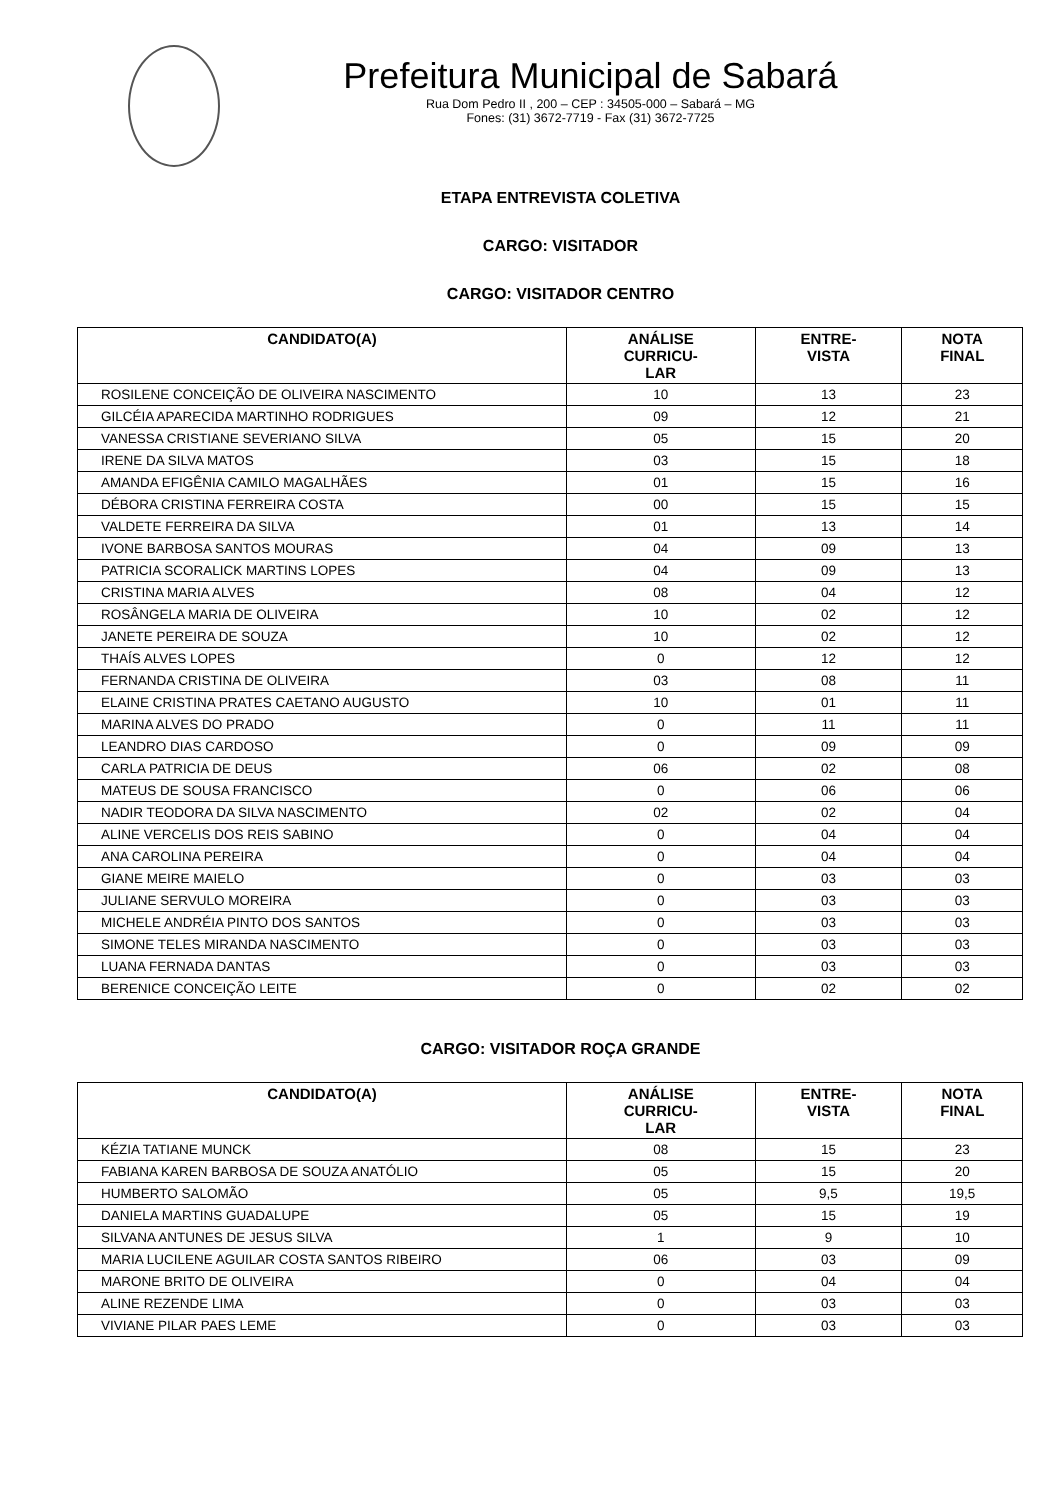Prefeitura Municipal de Sabará
Rua Dom Pedro II , 200 – CEP : 34505-000 – Sabará – MG
Fones: (31) 3672-7719 - Fax (31) 3672-7725
ETAPA ENTREVISTA COLETIVA
CARGO: VISITADOR
CARGO: VISITADOR CENTRO
| CANDIDATO(A) | ANÁLISE CURRICU- LAR | ENTRE- VISTA | NOTA FINAL |
| --- | --- | --- | --- |
| ROSILENE CONCEIÇÃO DE OLIVEIRA NASCIMENTO | 10 | 13 | 23 |
| GILCÉIA APARECIDA MARTINHO RODRIGUES | 09 | 12 | 21 |
| VANESSA CRISTIANE SEVERIANO SILVA | 05 | 15 | 20 |
| IRENE DA SILVA MATOS | 03 | 15 | 18 |
| AMANDA EFIGÊNIA CAMILO MAGALHÃES | 01 | 15 | 16 |
| DÉBORA CRISTINA FERREIRA COSTA | 00 | 15 | 15 |
| VALDETE FERREIRA DA SILVA | 01 | 13 | 14 |
| IVONE BARBOSA SANTOS MOURAS | 04 | 09 | 13 |
| PATRICIA SCORALICK MARTINS LOPES | 04 | 09 | 13 |
| CRISTINA MARIA ALVES | 08 | 04 | 12 |
| ROSÂNGELA MARIA DE OLIVEIRA | 10 | 02 | 12 |
| JANETE PEREIRA DE SOUZA | 10 | 02 | 12 |
| THAÍS ALVES LOPES | 0 | 12 | 12 |
| FERNANDA CRISTINA DE OLIVEIRA | 03 | 08 | 11 |
| ELAINE CRISTINA PRATES CAETANO AUGUSTO | 10 | 01 | 11 |
| MARINA ALVES DO PRADO | 0 | 11 | 11 |
| LEANDRO DIAS CARDOSO | 0 | 09 | 09 |
| CARLA PATRICIA DE DEUS | 06 | 02 | 08 |
| MATEUS DE SOUSA FRANCISCO | 0 | 06 | 06 |
| NADIR TEODORA DA SILVA NASCIMENTO | 02 | 02 | 04 |
| ALINE VERCELIS DOS REIS SABINO | 0 | 04 | 04 |
| ANA CAROLINA PEREIRA | 0 | 04 | 04 |
| GIANE MEIRE MAIELO | 0 | 03 | 03 |
| JULIANE SERVULO MOREIRA | 0 | 03 | 03 |
| MICHELE ANDRÉIA PINTO DOS SANTOS | 0 | 03 | 03 |
| SIMONE TELES MIRANDA NASCIMENTO | 0 | 03 | 03 |
| LUANA FERNADA DANTAS | 0 | 03 | 03 |
| BERENICE CONCEIÇÃO LEITE | 0 | 02 | 02 |
CARGO: VISITADOR ROÇA GRANDE
| CANDIDATO(A) | ANÁLISE CURRICU- LAR | ENTRE- VISTA | NOTA FINAL |
| --- | --- | --- | --- |
| KÉZIA TATIANE MUNCK | 08 | 15 | 23 |
| FABIANA KAREN BARBOSA DE SOUZA ANATÓLIO | 05 | 15 | 20 |
| HUMBERTO SALOMÃO | 05 | 9,5 | 19,5 |
| DANIELA MARTINS GUADALUPE | 05 | 15 | 19 |
| SILVANA ANTUNES DE JESUS SILVA | 1 | 9 | 10 |
| MARIA LUCILENE AGUILAR COSTA SANTOS RIBEIRO | 06 | 03 | 09 |
| MARONE BRITO DE OLIVEIRA | 0 | 04 | 04 |
| ALINE REZENDE LIMA | 0 | 03 | 03 |
| VIVIANE PILAR PAES LEME | 0 | 03 | 03 |